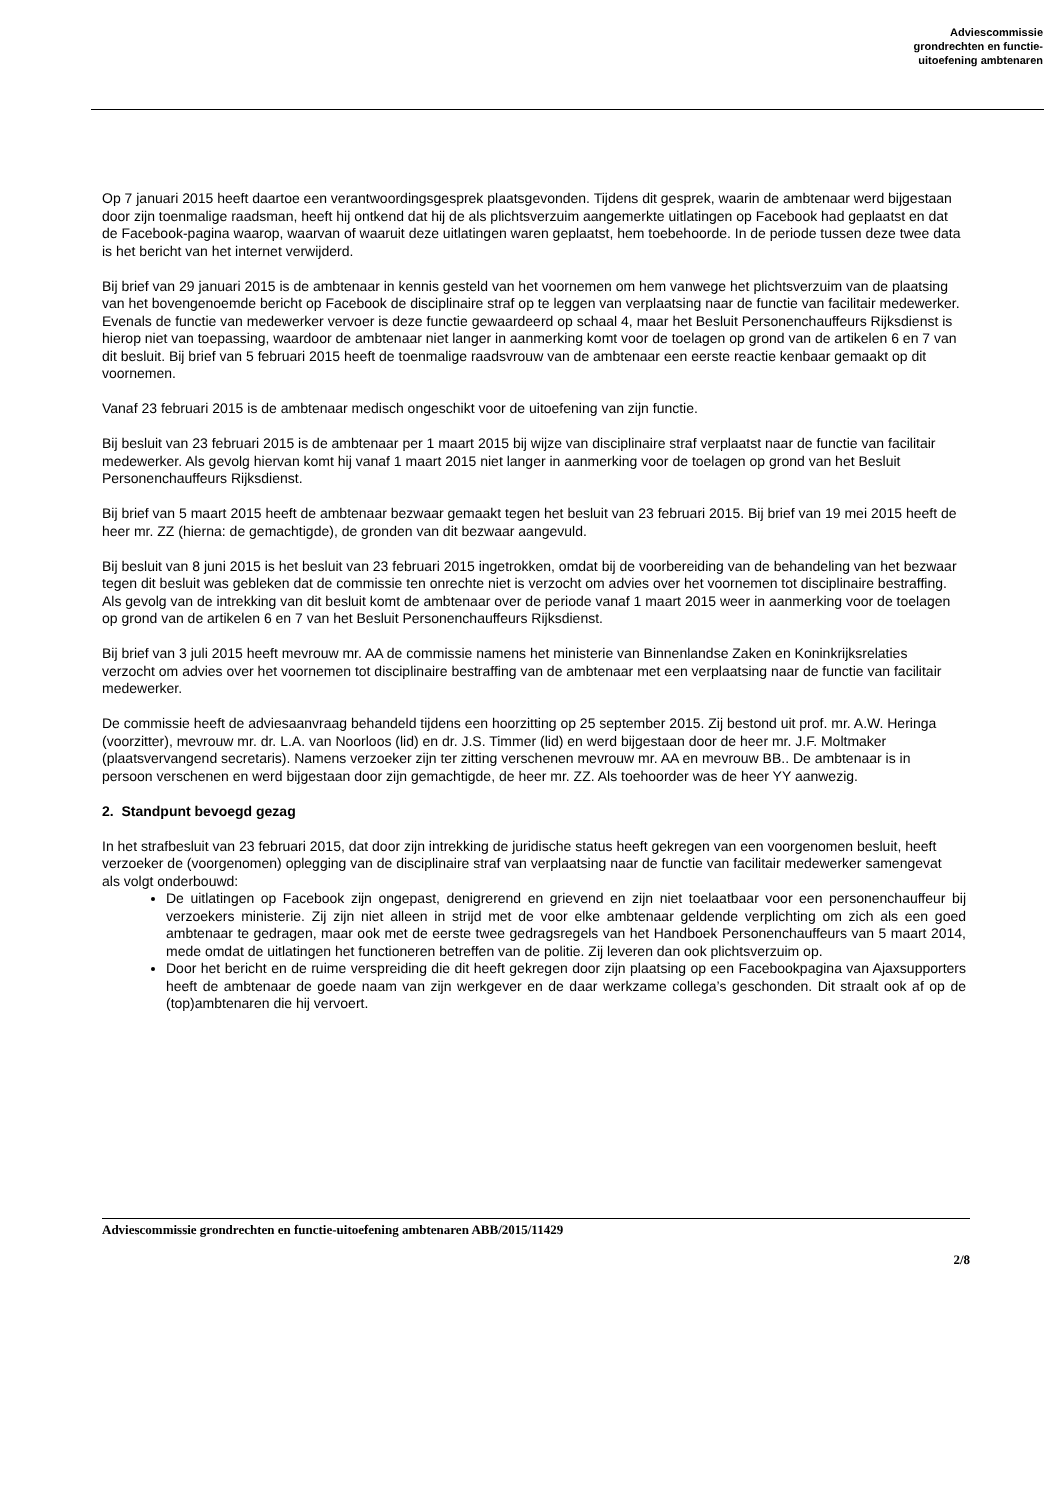Adviescommissie
grondrechten en functie-
uitoefening ambtenaren
Op 7 januari 2015 heeft daartoe een verantwoordingsgesprek plaatsgevonden. Tijdens dit gesprek, waarin de ambtenaar werd bijgestaan door zijn toenmalige raadsman, heeft hij ontkend dat hij de als plichtsverzuim aangemerkte uitlatingen op Facebook had geplaatst en dat de Facebook-pagina waarop, waarvan of waaruit deze uitlatingen waren geplaatst, hem toebehoorde. In de periode tussen deze twee data is het bericht van het internet verwijderd.
Bij brief van 29 januari 2015 is de ambtenaar in kennis gesteld van het voornemen om hem vanwege het plichtsverzuim van de plaatsing van het bovengenoemde bericht op Facebook de disciplinaire straf op te leggen van verplaatsing naar de functie van facilitair medewerker. Evenals de functie van medewerker vervoer is deze functie gewaardeerd op schaal 4, maar het Besluit Personenchauffeurs Rijksdienst is hierop niet van toepassing, waardoor de ambtenaar niet langer in aanmerking komt voor de toelagen op grond van de artikelen 6 en 7 van dit besluit. Bij brief van 5 februari 2015 heeft de toenmalige raadsvrouw van de ambtenaar een eerste reactie kenbaar gemaakt op dit voornemen.
Vanaf 23 februari 2015 is de ambtenaar medisch ongeschikt voor de uitoefening van zijn functie.
Bij besluit van 23 februari 2015 is de ambtenaar per 1 maart 2015 bij wijze van disciplinaire straf verplaatst naar de functie van facilitair medewerker. Als gevolg hiervan komt hij vanaf 1 maart 2015 niet langer in aanmerking voor de toelagen op grond van het Besluit Personenchauffeurs Rijksdienst.
Bij brief van 5 maart 2015 heeft de ambtenaar bezwaar gemaakt tegen het besluit van 23 februari 2015. Bij brief van 19 mei 2015 heeft de heer mr. ZZ (hierna: de gemachtigde), de gronden van dit bezwaar aangevuld.
Bij besluit van 8 juni 2015 is het besluit van 23 februari 2015 ingetrokken, omdat bij de voorbereiding van de behandeling van het bezwaar tegen dit besluit was gebleken dat de commissie ten onrechte niet is verzocht om advies over het voornemen tot disciplinaire bestraffing. Als gevolg van de intrekking van dit besluit komt de ambtenaar over de periode vanaf 1 maart 2015 weer in aanmerking voor de toelagen op grond van de artikelen 6 en 7 van het Besluit Personenchauffeurs Rijksdienst.
Bij brief van 3 juli 2015 heeft mevrouw mr. AA de commissie namens het ministerie van Binnenlandse Zaken en Koninkrijksrelaties verzocht om advies over het voornemen tot disciplinaire bestraffing van de ambtenaar met een verplaatsing naar de functie van facilitair medewerker.
De commissie heeft de adviesaanvraag behandeld tijdens een hoorzitting op 25 september 2015. Zij bestond uit prof. mr. A.W. Heringa (voorzitter), mevrouw mr. dr. L.A. van Noorloos (lid) en dr. J.S. Timmer (lid) en werd bijgestaan door de heer mr. J.F. Moltmaker (plaatsvervangend secretaris). Namens verzoeker zijn ter zitting verschenen mevrouw mr. AA en mevrouw BB.. De ambtenaar is in persoon verschenen en werd bijgestaan door zijn gemachtigde, de heer mr. ZZ. Als toehoorder was de heer YY aanwezig.
2. Standpunt bevoegd gezag
In het strafbesluit van 23 februari 2015, dat door zijn intrekking de juridische status heeft gekregen van een voorgenomen besluit, heeft verzoeker de (voorgenomen) oplegging van de disciplinaire straf van verplaatsing naar de functie van facilitair medewerker samengevat als volgt onderbouwd:
De uitlatingen op Facebook zijn ongepast, denigrerend en grievend en zijn niet toelaatbaar voor een personenchauffeur bij verzoekers ministerie. Zij zijn niet alleen in strijd met de voor elke ambtenaar geldende verplichting om zich als een goed ambtenaar te gedragen, maar ook met de eerste twee gedragsregels van het Handboek Personenchauffeurs van 5 maart 2014, mede omdat de uitlatingen het functioneren betreffen van de politie. Zij leveren dan ook plichtsverzuim op.
Door het bericht en de ruime verspreiding die dit heeft gekregen door zijn plaatsing op een Facebookpagina van Ajaxsupporters heeft de ambtenaar de goede naam van zijn werkgever en de daar werkzame collega’s geschonden. Dit straalt ook af op de (top)ambtenaren die hij vervoert.
Adviescommissie grondrechten en functie-uitoefening ambtenaren ABB/2015/11429
2/8